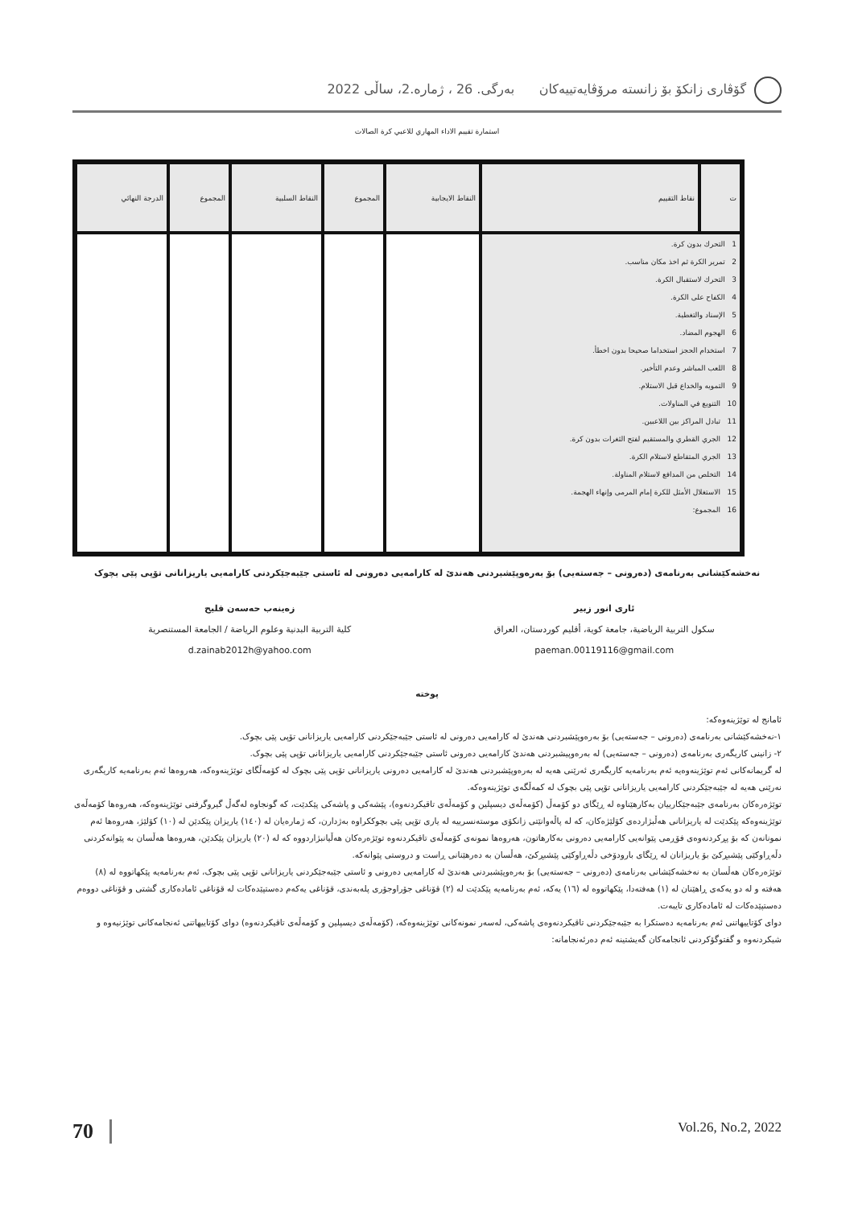گۆڤاری زانکۆ بۆ زانستە مرۆڤایەتییەکان بەرگی. 26 ، ژمارە.2، ساڵی 2022
استمارة تقييم الاداء المهاري للاعبي كرة الصالات
| ت | نقاط التقييم | النقاط الايجابية | المجموع | النقاط السلبية | المجموع | الدرجة النهائي |
| --- | --- | --- | --- | --- | --- | --- |
| 1 التحرك بدون كرة. 2 تمرير الكرة ثم اخذ مكان مناسب. 3 التحرك لاستقبال الكرة. 4 الكفاح على الكرة. 5 الإسناد والتغطية. 6 الهجوم المضاد. 7 استخدام الحجز استخداما صحيحا بدون اخطأ. 8 اللعب المباشر وعدم التأخير. 9 التمويه والخداع قبل الاستلام. 10 التنويع في المناولات. 11 تبادل المراكز بين اللاعبين. 12 الجري القطري والمستقيم لفتح الثغرات بدون كرة. 13 الجري المتقاطع لاستلام الكرة. 14 التخلص من المدافع لاستلام المناولة. 15 الاستغلال الأمثل للكرة إمام المرمى وإنهاء الهجمة. 16 المجموع: | | | | | | |
نەخشەکێشانی بەرنامەی (دەرونی – جەستەیی) بۆ بەرەوپێشبردنی هەندێ لە کارامەیی دەرونی لە ئاستی جێبەجێکردنی کارامەیی یاریزانانی تۆپی پێی بچوک
ئاری انور زبیر
سکول التربیة الریاضیة، جامعة کویة، أقليم كوردستان، العراق
paeman.00119116@gmail.com
زەینەب حەسەن فلیح
كلية التربية البدنية وعلوم الرياضة / الجامعة المستنصرية
d.zainab2012h@yahoo.com
پوختە
ئامانج لە توێژینەوەکە:
١-نەخشەکێشانی بەرنامەی (دەرونی – جەستەیی) بۆ بەرەوپێشبردنی هەندێ لە کارامەیی دەرونی لە ئاستی جێبەجێکردنی کارامەیی یاریزانانی تۆپی پێی بچوک.
٢- زانینی کاریگەری بەرنامەی (دەرونی – جەستەیی) لە بەرەوپیشبردنی هەندێ کارامەیی دەرونی ئاستی جێبەجێکردنی کارامەیی یاریزانانی تۆپی پێی بچوک.
لە گریمانەکانی ئەم توێژینەوەیە ئەم بەرنامەیە کاریگەری ئەرێنی هەیە لە بەرەوپێشبردنی هەندێ لە کارامەیی دەرونی یاریزانانی تۆپی پێی بچوک لە کۆمەڵگای توێژینەوەکە، هەروەها ئەم بەرنامەیە کاریگەری نەرێنی هەیە لە جێبەجێکردنی کارامەیی یاریزانانی تۆپی پێی بچوک لە کمەڵگەی توێژینەوەکە.
توێژەرەکان بەرنامەی جێبەجێکارییان بەکارهێناوە لە ڕێگای دو کۆمەڵ (کۆمەڵەی دیسپلین و کۆمەڵەی تاقیکردنەوە)، پێشەکی و پاشەکی پێکدێت، کە گونجاوە لەگەڵ گیروگرفتی توێژینەوەکە، هەروەها کۆمەڵەی توێژینەوەکە پێکدێت لە یاریزانانی هەڵبژاردەی کۆلێژەکان، کە لە پاڵەوانێتی زانکۆی موستەنسرییە لە یاری تۆپی پێی بچوککراوە بەژدارن، کە ژمارەیان لە (١٤٠) یاریزان پێکدێن لە (١٠) کۆلێژ، هەروەها ئەم نمونانەن کە بۆ پڕکردنەوەی فۆڕمی پێوانەیی کارامەیی دەرونی بەکارهاتون، هەروەها نمونەی کۆمەڵەی تاقیکردنەوە توێژەرەکان هەڵیانبژاردووە کە لە (٢٠) یاریزان پێکدێن، هەروەها هەڵسان بە پێوانەکردنی دڵەڕاوکێی پێشبڕکێ بۆ یاریزانان لە ڕێگای بارودۆخی دڵەڕاوکێی پێشبڕکێ، هەڵسان بە دەرهێنانی ڕاست و دروستی پێوانەکە.
توێژەرەکان هەڵسان بە نەخشەکێشانی بەرنامەی (دەرونی – جەستەیی) بۆ بەرەوپێشبردنی هەندێ لە کارامەیی دەرونی و ئاستی جێبەجێکردنی یاریزانانی تۆپی پێی بچوک، ئەم بەرنامەیە پێکهاتووە لە (٨) هەفتە و لە دو یەکەی ڕاهێنان لە (١) هەفتەدا، پێکهاتووە لە (١٦) یەکە، ئەم بەرنامەیە پێکدێت لە (٢) قۆناغی جۆراوجۆری پلەبەندی، قۆناغی یەکەم دەستپێدەکات لە قۆناغی ئامادەکاری گشتی و قۆناغی دووەم دەستپێدەکات لە ئامادەکاری تایبەت.
دوای کۆتاییهاتنی ئەم بەرنامەیە دەستکرا بە جێبەجێکردنی تاقیکردنەوەی پاشەکی، لەسەر نمونەکانی توێژینەوەکە، (کۆمەڵەی دیسپلین و کۆمەڵەی تاقیکردنەوە) دوای کۆتاییهاتنی ئەنجامەکانی توێژنیەوە و شیکردنەوە و گفتوگۆکردنی ئانجامەکان گەیشتینە ئەم دەرئەنجامانە:
70 Vol.26, No.2, 2022